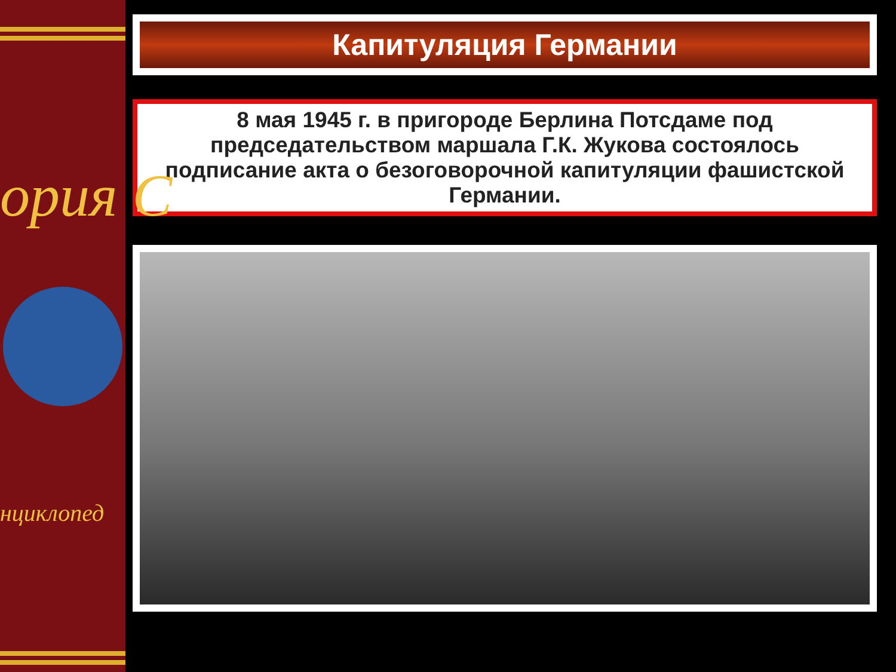ория С
нциклопед
Капитуляция Германии
8 мая 1945 г. в пригороде Берлина Потсдаме под председательством маршала Г.К. Жукова состоялось подписание акта о безоговорочной капитуляции фашистской Германии.